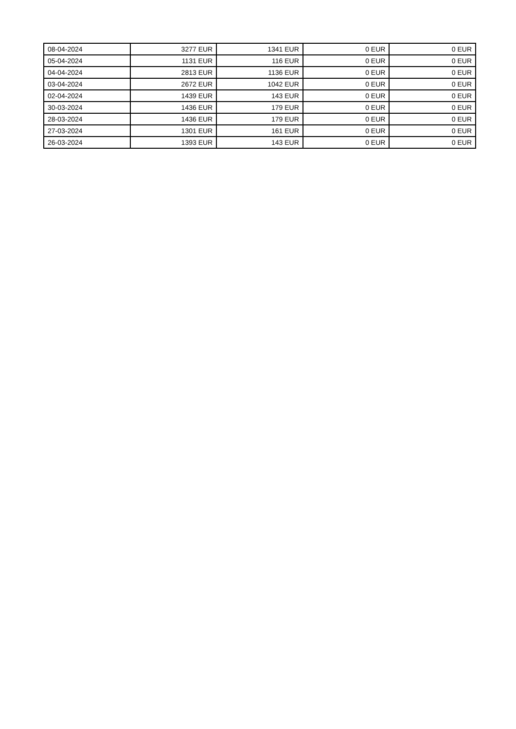| 08-04-2024 | 3277 EUR | 1341 EUR | 0 EUR | 0 EUR |
| 05-04-2024 | 1131 EUR | 116 EUR | 0 EUR | 0 EUR |
| 04-04-2024 | 2813 EUR | 1136 EUR | 0 EUR | 0 EUR |
| 03-04-2024 | 2672 EUR | 1042 EUR | 0 EUR | 0 EUR |
| 02-04-2024 | 1439 EUR | 143 EUR | 0 EUR | 0 EUR |
| 30-03-2024 | 1436 EUR | 179 EUR | 0 EUR | 0 EUR |
| 28-03-2024 | 1436 EUR | 179 EUR | 0 EUR | 0 EUR |
| 27-03-2024 | 1301 EUR | 161 EUR | 0 EUR | 0 EUR |
| 26-03-2024 | 1393 EUR | 143 EUR | 0 EUR | 0 EUR |